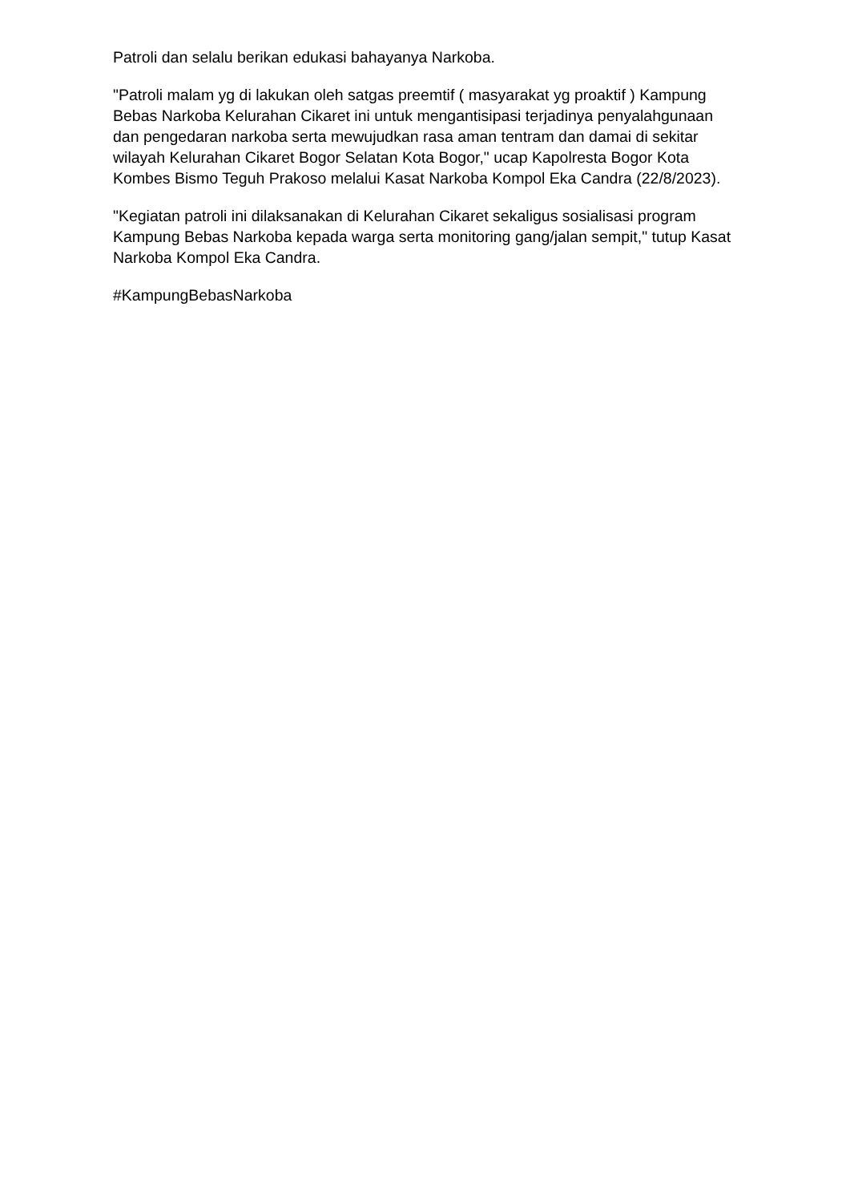Patroli dan selalu berikan edukasi bahayanya Narkoba.
"Patroli malam yg di lakukan oleh satgas preemtif ( masyarakat yg proaktif ) Kampung Bebas Narkoba Kelurahan Cikaret ini untuk mengantisipasi terjadinya penyalahgunaan dan pengedaran narkoba serta mewujudkan rasa aman tentram dan damai di sekitar wilayah Kelurahan Cikaret Bogor Selatan Kota Bogor," ucap Kapolresta Bogor Kota Kombes Bismo Teguh Prakoso melalui Kasat Narkoba Kompol Eka Candra (22/8/2023).
"Kegiatan patroli ini dilaksanakan di Kelurahan Cikaret sekaligus sosialisasi program Kampung Bebas Narkoba kepada warga serta monitoring gang/jalan sempit," tutup Kasat Narkoba Kompol Eka Candra.
#KampungBebasNarkoba